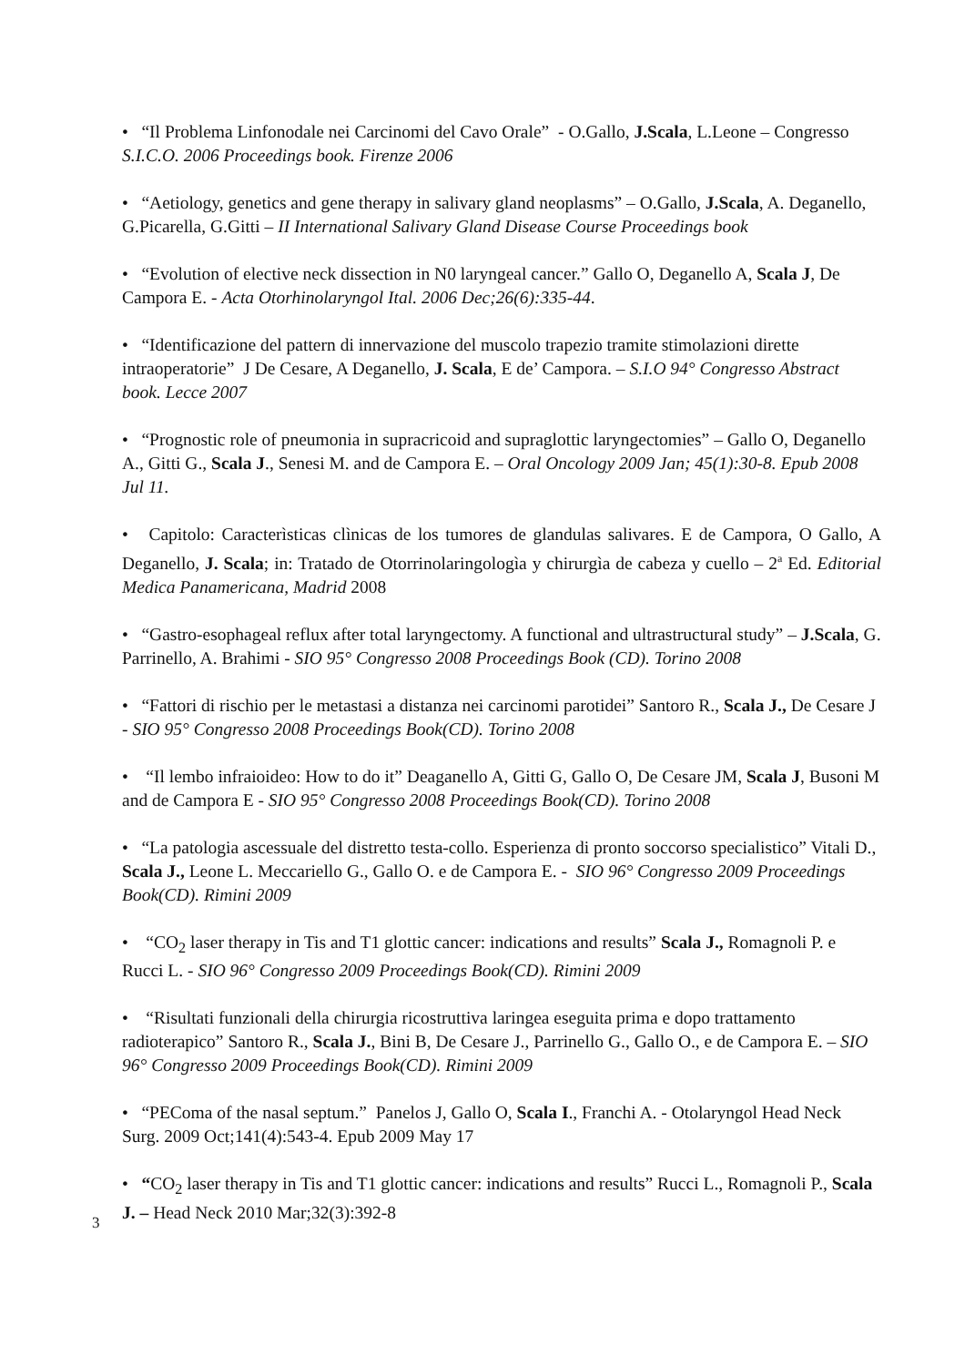• “Il Problema Linfonodale nei Carcinomi del Cavo Orale” - O.Gallo, J.Scala, L.Leone – Congresso S.I.C.O. 2006 Proceedings book. Firenze 2006
• “Aetiology, genetics and gene therapy in salivary gland neoplasms” – O.Gallo, J.Scala, A. Deganello, G.Picarella, G.Gitti – II International Salivary Gland Disease Course Proceedings book
• “Evolution of elective neck dissection in N0 laryngeal cancer.” Gallo O, Deganello A, Scala J, De Campora E. - Acta Otorhinolaryngol Ital. 2006 Dec;26(6):335-44.
• “Identificazione del pattern di innervazione del muscolo trapezio tramite stimolazioni dirette intraoperatorie” J De Cesare, A Deganello, J. Scala, E de’ Campora. – S.I.O 94° Congresso Abstract book. Lecce 2007
• “Prognostic role of pneumonia in supracricoid and supraglottic laryngectomies” – Gallo O, Deganello A., Gitti G., Scala J., Senesi M. and de Campora E. – Oral Oncology 2009 Jan; 45(1):30-8. Epub 2008 Jul 11.
• Capitolo: Caracterìsticas clìnicas de los tumores de glandulas salivares. E de Campora, O Gallo, A Deganello, J. Scala; in: Tratado de Otorrinolaringologìa y chirurgìa de cabeza y cuello – 2<sup>a</sup> Ed. Editorial Medica Panamericana, Madrid 2008
• “Gastro-esophageal reflux after total laryngectomy. A functional and ultrastructural study” – J.Scala, G. Parrinello, A. Brahimi - SIO 95° Congresso 2008 Proceedings Book (CD). Torino 2008
• “Fattori di rischio per le metastasi a distanza nei carcinomi parotidei” Santoro R., Scala J., De Cesare J - SIO 95° Congresso 2008 Proceedings Book(CD). Torino 2008
• “Il lembo infraioideo: How to do it” Deaganello A, Gitti G, Gallo O, De Cesare JM, Scala J, Busoni M and de Campora E - SIO 95° Congresso 2008 Proceedings Book(CD). Torino 2008
• “La patologia ascessuale del distretto testa-collo. Esperienza di pronto soccorso specialistico” Vitali D., Scala J., Leone L. Meccariello G., Gallo O. e de Campora E. - SIO 96° Congresso 2009 Proceedings Book(CD). Rimini 2009
• “CO<sub>2</sub> laser therapy in Tis and T1 glottic cancer: indications and results” Scala J., Romagnoli P. e Rucci L. - SIO 96° Congresso 2009 Proceedings Book(CD). Rimini 2009
• “Risultati funzionali della chirurgia ricostruttiva laringea eseguita prima e dopo trattamento radioterapico” Santoro R., Scala J., Bini B, De Cesare J., Parrinello G., Gallo O., e de Campora E. – SIO 96° Congresso 2009 Proceedings Book(CD). Rimini 2009
• “PEComa of the nasal septum.” Panelos J, Gallo O, Scala I., Franchi A. - Otolaryngol Head Neck Surg. 2009 Oct;141(4):543-4. Epub 2009 May 17
• “CO<sub>2</sub> laser therapy in Tis and T1 glottic cancer: indications and results” Rucci L., Romagnoli P., Scala J. – Head Neck 2010 Mar;32(3):392-8
3